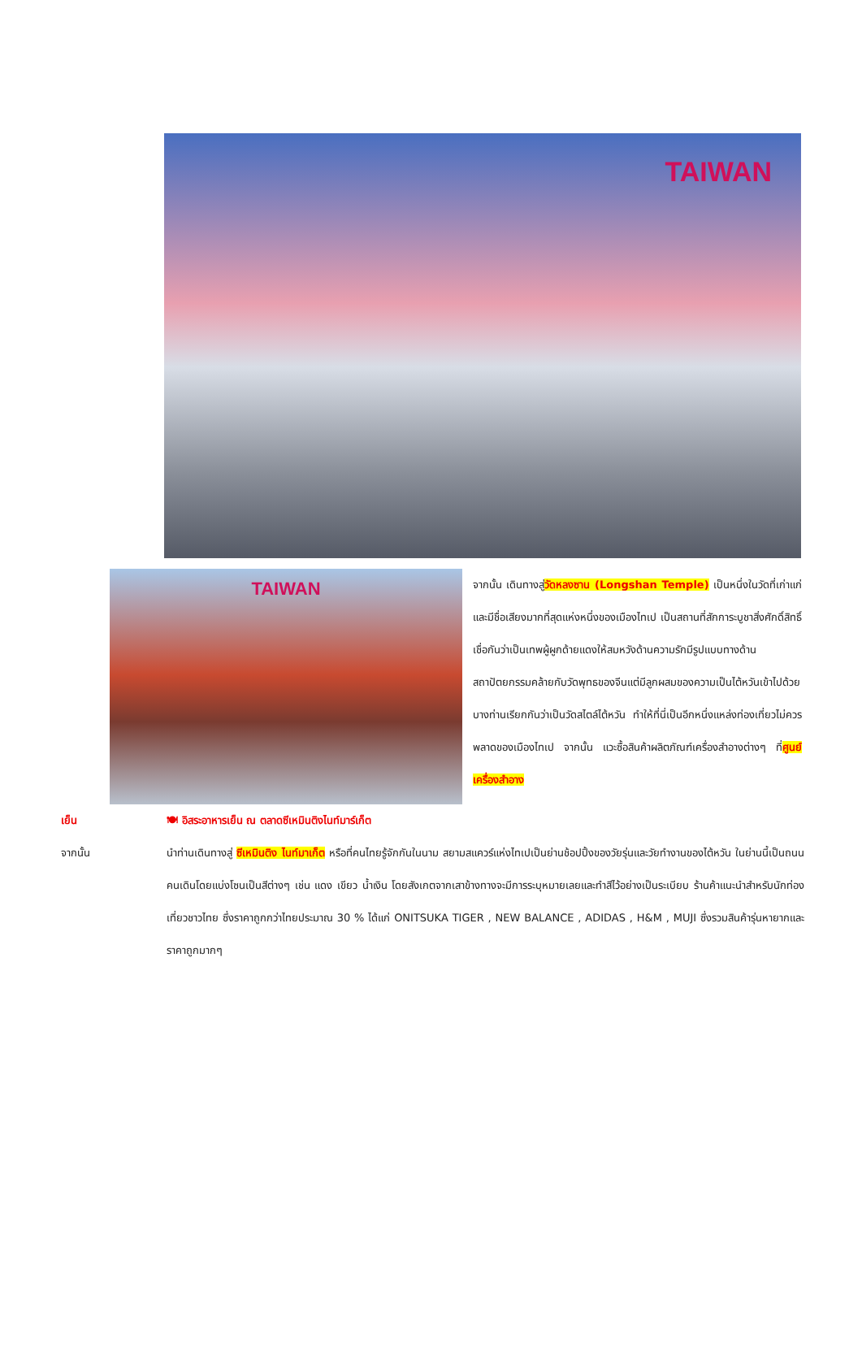TAIWAN
TAIWAN
จากนั้น เดินทางสู่วัดหลงซาน (Longshan Temple) เป็นหนึ่งในวัดที่เก่าแก่และมีชื่อเสียงมากที่สุดแห่งหนึ่งของเมืองไทเป เป็นสถานที่สักการะบูชาสิ่งศักดิ์สิทธิ์ เชื่อกันว่าเป็นเทพผู้ผูกด้ายแดงให้สมหวังด้านความรักมีรูปแบบทางด้านสถาปัตยกรรมคล้ายกับวัดพุทธของจีนแต่มีลูกผสมของความเป็นไต้หวันเข้าไปด้วย บางท่านเรียกกันว่าเป็นวัดสไตล์ไต้หวัน ทำให้ที่นี่เป็นอีกหนึ่งแหล่งท่องเที่ยวไม่ควรพลาดของเมืองไทเป จากนั้น แวะซื้อสินค้าผลิตภัณฑ์เครื่องสำอางต่างๆ ที่ศูนย์เครื่องสำอาง
เย็น 🍽 อิสระอาหารเย็น ณ ตลาดซีเหมินติงไนท์มาร์เก็ต
จากนั้น นำท่านเดินทางสู่ ซีเหมินติง ไนท์มาเก็ต หรือที่คนไทยรู้จักกันในนาม สยามสแควร์แห่งไทเปเป็นย่านช้อปปิ้งของวัยรุ่นและวัยทำงานของไต้หวัน ในย่านนี้เป็นถนนคนเดินโดยแบ่งโซนเป็นสีต่างๆ เช่น แดง เขียว น้ำเงิน โดยสังเกตจากเสาข้างทางจะมีการระบุหมายเลยและทำสีไว้อย่างเป็นระเบียบ ร้านค้าแนะนำสำหรับนักท่องเที่ยวชาวไทย ซึ่งราคาถูกกว่าไทยประมาณ 30 % ได้แก่ ONITSUKA TIGER , NEW BALANCE , ADIDAS , H&M , MUJI ซึ่งรวมสินค้ารุ่นหายากและราคาถูกมากๆ